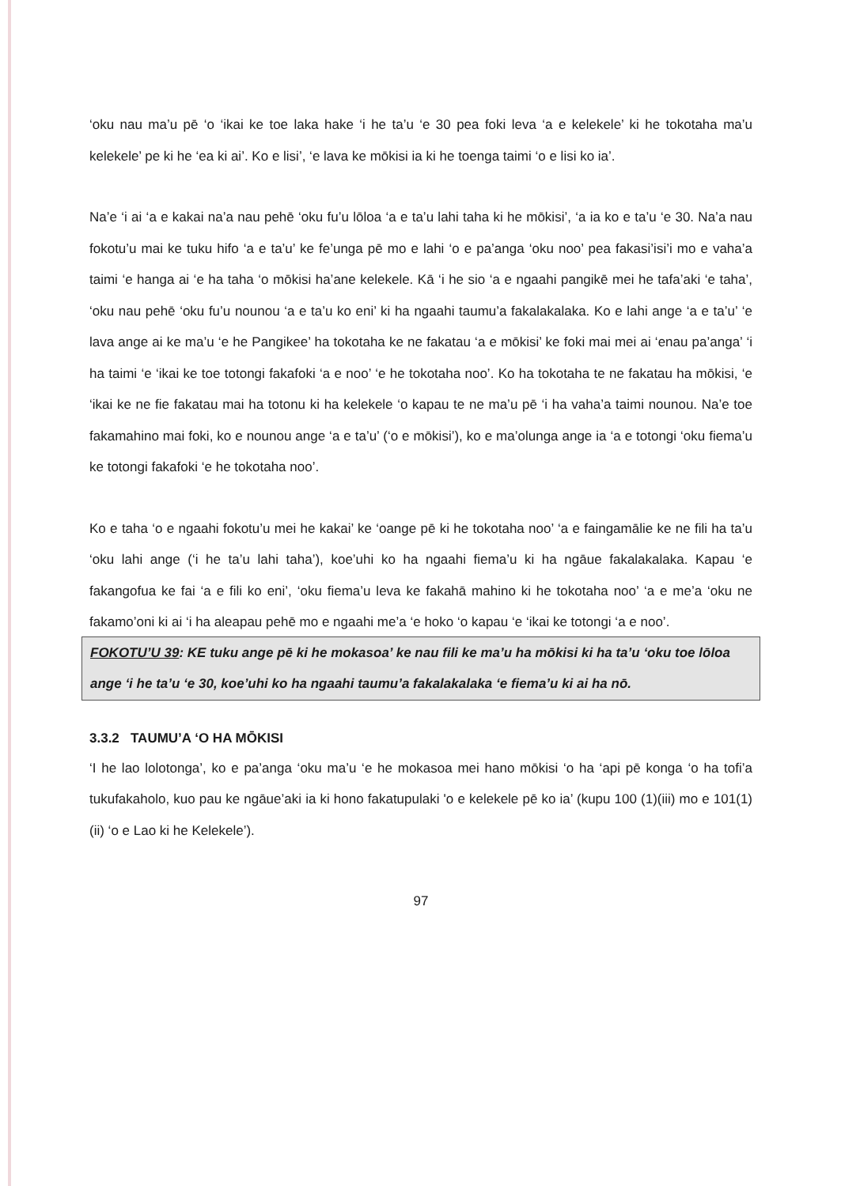‘oku nau ma’u pē ‘o ‘ikai ke toe laka hake ‘i he ta’u ‘e 30 pea foki leva ‘a e kelekele’ ki he tokotaha ma’u kelekele’ pe ki he ‘ea ki ai’. Ko e lisi’, ‘e lava ke mōkisi ia ki he toenga taimi ‘o e lisi ko ia’.
Na’e ‘i ai ‘a e kakai na’a nau pehē ‘oku fu’u lōloa ‘a e ta’u lahi taha ki he mōkisi’, ‘a ia ko e ta’u ‘e 30. Na’a nau fokotu’u mai ke tuku hifo ‘a e ta’u’ ke fe’unga pē mo e lahi ‘o e pa’anga ‘oku noo’ pea fakasi’isi’i mo e vaha’a taimi ‘e hanga ai ‘e ha taha ‘o mōkisi ha’ane kelekele. Kā ‘i he sio ‘a e ngaahi pangikē mei he tafa’aki ‘e taha’, ‘oku nau pehē ‘oku fu’u nounou ‘a e ta’u ko eni’ ki ha ngaahi taumu’a fakalakalaka. Ko e lahi ange ‘a e ta’u’ ‘e lava ange ai ke ma’u ‘e he Pangikee’ ha tokotaha ke ne fakatau ‘a e mōkisi’ ke foki mai mei ai ‘enau pa’anga’ ‘i ha taimi ‘e ‘ikai ke toe totongi fakafoki ‘a e noo’ ‘e he tokotaha noo’. Ko ha tokotaha te ne fakatau ha mōkisi, ‘e ‘ikai ke ne fie fakatau mai ha totonu ki ha kelekele ‘o kapau te ne ma’u pē ‘i ha vaha’a taimi nounou. Na’e toe fakamahino mai foki, ko e nounou ange ‘a e ta’u’ (‘o e mōkisi’), ko e ma’olunga ange ia ‘a e totongi ‘oku fiema’u ke totongi fakafoki ‘e he tokotaha noo’.
Ko e taha ‘o e ngaahi fokotu’u mei he kakai’ ke ‘oange pē ki he tokotaha noo’ ‘a e faingamālie ke ne fili ha ta’u ‘oku lahi ange (‘i he ta’u lahi taha’), koe’uhi ko ha ngaahi fiema’u ki ha ngāue fakalakalaka. Kapau ‘e fakangofua ke fai ‘a e fili ko eni’, ‘oku fiema’u leva ke fakahā mahino ki he tokotaha noo’ ‘a e me’a ‘oku ne fakamo’oni ki ai ‘i ha aleapau pehē mo e ngaahi me’a ‘e hoko ‘o kapau ‘e ‘ikai ke totongi ‘a e noo’.
FOKOTU’U 39: KE tuku ange pē ki he mokasoa’ ke nau fili ke ma’u ha mōkisi ki ha ta’u ‘oku toe lōloa ange ‘i he ta’u ‘e 30, koe’uhi ko ha ngaahi taumu’a fakalakalaka ‘e fiema’u ki ai ha nō.
3.3.2 TAUMU’A ‘O HA MŌKISI
‘I he lao lolotonga’, ko e pa’anga ‘oku ma’u ‘e he mokasoa mei hano mōkisi ‘o ha ‘api pē konga ‘o ha tofi’a tukufakaholo, kuo pau ke ngāue’aki ia ki hono fakatupulaki 'o e kelekele pē ko ia’ (kupu 100 (1)(iii) mo e 101(1)(ii) ‘o e Lao ki he Kelekele’).
97